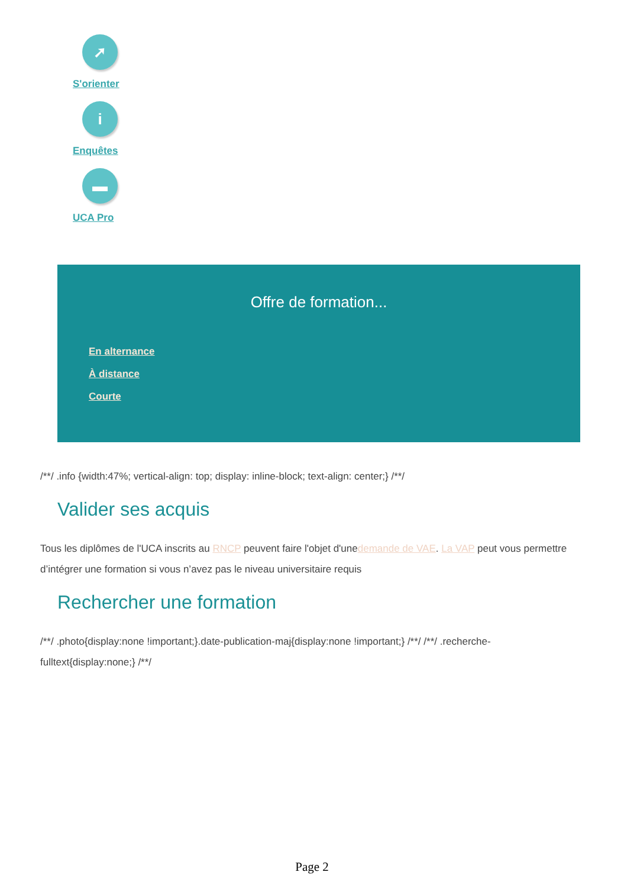➚
S'orienter
i
Enquêtes
▬
UCA Pro
Offre de formation...
En alternance
À distance
Courte
/**/ .info {width:47%; vertical-align: top; display: inline-block; text-align: center;} /**/
Valider ses acquis
Tous les diplômes de l'UCA inscrits au RNCP peuvent faire l'objet d'unedemande de VAE. La VAP peut vous permettre d’intégrer une formation si vous n’avez pas le niveau universitaire requis
Rechercher une formation
/**/ .photo{display:none !important;}.date-publication-maj{display:none !important;} /**/ /**/ .recherche-fulltext{display:none;} /**/
Page 2